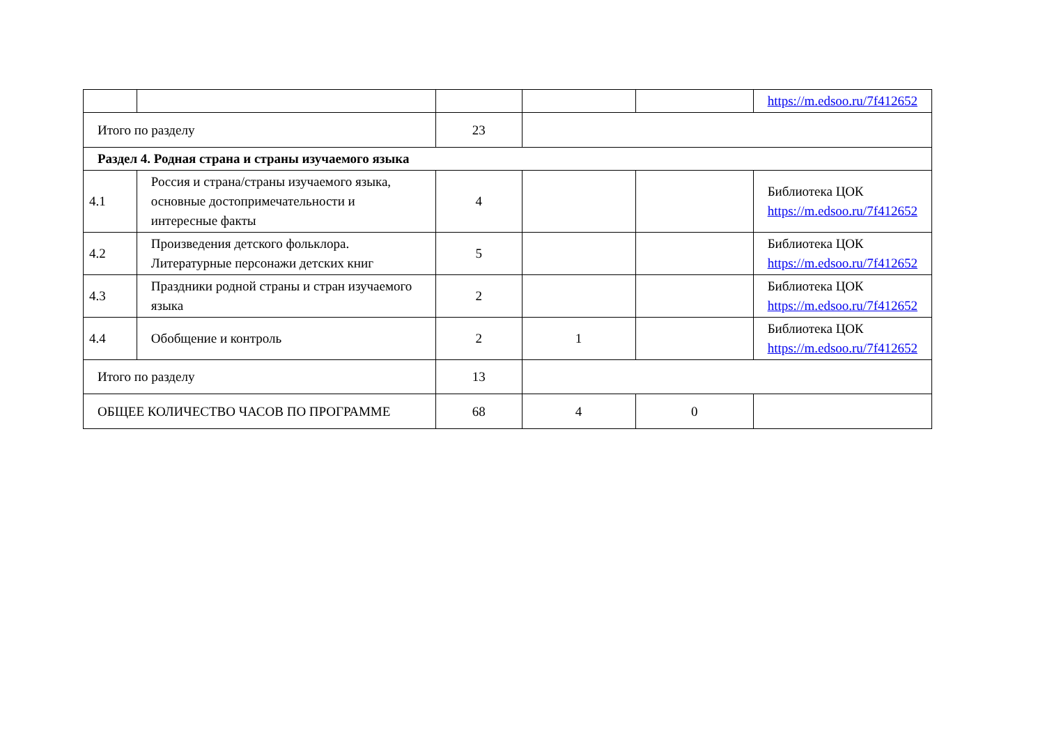| | | | | | https://m.edsoo.ru/7f412652 |
| Итого по разделу | | 23 | | | |
| Раздел 4. Родная страна и страны изучаемого языка | | | | | |
| 4.1 | Россия и страна/страны изучаемого языка, основные достопримечательности и интересные факты | 4 | | | Библиотека ЦОК https://m.edsoo.ru/7f412652 |
| 4.2 | Произведения детского фольклора. Литературные персонажи детских книг | 5 | | | Библиотека ЦОК https://m.edsoo.ru/7f412652 |
| 4.3 | Праздники родной страны и стран изучаемого языка | 2 | | | Библиотека ЦОК https://m.edsoo.ru/7f412652 |
| 4.4 | Обобщение и контроль | 2 | 1 | | Библиотека ЦОК https://m.edsoo.ru/7f412652 |
| Итого по разделу | | 13 | | | |
| ОБЩЕЕ КОЛИЧЕСТВО ЧАСОВ ПО ПРОГРАММЕ | | 68 | 4 | 0 | |